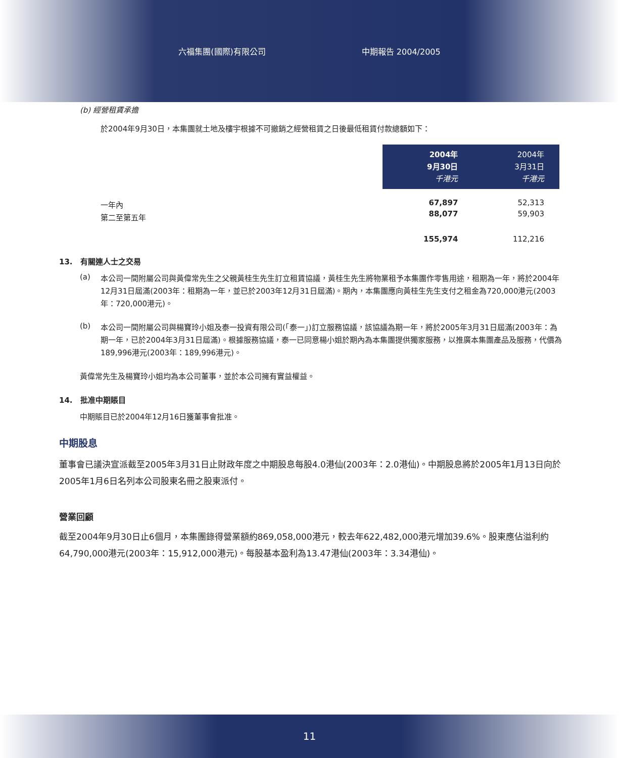六福集團(國際)有限公司 中期報告 2004/2005
(b) 經營租賃承擔
於2004年9月30日，本集團就土地及樓宇根據不可撤銷之經營租賃之日後最低租賃付款總額如下：
一年內
第二至第五年
| 2004年 9月30日 千港元 | 2004年 3月31日 千港元 |
| --- | --- |
| 67,897 | 52,313 |
| 88,077 | 59,903 |
| 155,974 | 112,216 |
13. 有關連人士之交易
(a)
本公司一間附屬公司與黃偉常先生之父親黃桂生先生訂立租賃協議，黃桂生先生將物業租予本集團作零售用途，租期為一年，將於2004年12月31日屆滿(2003年：租期為一年，並已於2003年12月31日屆滿)。期內，本集團應向黃桂生先生支付之租金為720,000港元(2003年：720,000港元)。
(b)
本公司一間附屬公司與楊寶玲小姐及泰一投資有限公司(「泰一」)訂立服務協議，該協議為期一年，將於2005年3月31日屆滿(2003年：為期一年，已於2004年3月31日屆滿)。根據服務協議，泰一已同意楊小姐於期內為本集團提供獨家服務，以推廣本集團產品及服務，代價為189,996港元(2003年：189,996港元)。
黃偉常先生及楊寶玲小姐均為本公司董事，並於本公司擁有實益權益。
14. 批准中期賬目
中期賬目已於2004年12月16日獲董事會批准。
中期股息
董事會已議決宣派截至2005年3月31日止財政年度之中期股息每股4.0港仙(2003年：2.0港仙)。中期股息將於2005年1月13日向於2005年1月6日名列本公司股東名冊之股東派付。
營業回顧
截至2004年9月30日止6個月，本集團錄得營業額約869,058,000港元，較去年622,482,000港元增加39.6%。股東應佔溢利約64,790,000港元(2003年：15,912,000港元)。每股基本盈利為13.47港仙(2003年：3.34港仙)。
11